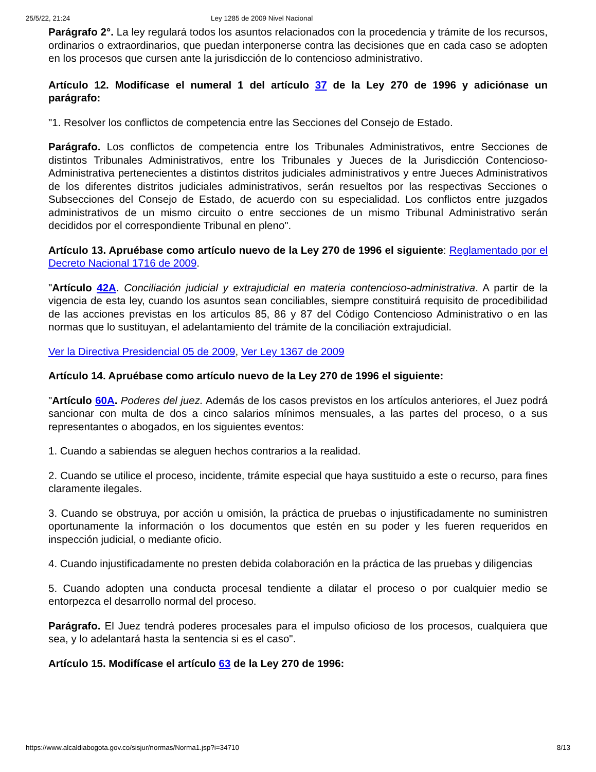25/5/22, 21:24 Ley 1285 de 2009 Nivel Nacional
Parágrafo 2°. La ley regulará todos los asuntos relacionados con la procedencia y trámite de los recursos, ordinarios o extraordinarios, que puedan interponerse contra las decisiones que en cada caso se adopten en los procesos que cursen ante la jurisdicción de lo contencioso administrativo.
Artículo 12. Modifícase el numeral 1 del artículo 37 de la Ley 270 de 1996 y adiciónase un parágrafo:
"1. Resolver los conflictos de competencia entre las Secciones del Consejo de Estado.
Parágrafo. Los conflictos de competencia entre los Tribunales Administrativos, entre Secciones de distintos Tribunales Administrativos, entre los Tribunales y Jueces de la Jurisdicción Contencioso-Administrativa pertenecientes a distintos distritos judiciales administrativos y entre Jueces Administrativos de los diferentes distritos judiciales administrativos, serán resueltos por las respectivas Secciones o Subsecciones del Consejo de Estado, de acuerdo con su especialidad. Los conflictos entre juzgados administrativos de un mismo circuito o entre secciones de un mismo Tribunal Administrativo serán decididos por el correspondiente Tribunal en pleno".
Artículo 13. Apruébase como artículo nuevo de la Ley 270 de 1996 el siguiente: Reglamentado por el Decreto Nacional 1716 de 2009.
"Artículo 42A. Conciliación judicial y extrajudicial en materia contencioso-administrativa. A partir de la vigencia de esta ley, cuando los asuntos sean conciliables, siempre constituirá requisito de procedibilidad de las acciones previstas en los artículos 85, 86 y 87 del Código Contencioso Administrativo o en las normas que lo sustituyan, el adelantamiento del trámite de la conciliación extrajudicial.
Ver la Directiva Presidencial 05 de 2009, Ver Ley 1367 de 2009
Artículo 14. Apruébase como artículo nuevo de la Ley 270 de 1996 el siguiente:
"Artículo 60A. Poderes del juez. Además de los casos previstos en los artículos anteriores, el Juez podrá sancionar con multa de dos a cinco salarios mínimos mensuales, a las partes del proceso, o a sus representantes o abogados, en los siguientes eventos:
1. Cuando a sabiendas se aleguen hechos contrarios a la realidad.
2. Cuando se utilice el proceso, incidente, trámite especial que haya sustituido a este o recurso, para fines claramente ilegales.
3. Cuando se obstruya, por acción u omisión, la práctica de pruebas o injustificadamente no suministren oportunamente la información o los documentos que estén en su poder y les fueren requeridos en inspección judicial, o mediante oficio.
4. Cuando injustificadamente no presten debida colaboración en la práctica de las pruebas y diligencias
5. Cuando adopten una conducta procesal tendiente a dilatar el proceso o por cualquier medio se entorpezca el desarrollo normal del proceso.
Parágrafo. El Juez tendrá poderes procesales para el impulso oficioso de los procesos, cualquiera que sea, y lo adelantará hasta la sentencia si es el caso".
Artículo 15. Modifícase el artículo 63 de la Ley 270 de 1996:
https://www.alcaldiabogota.gov.co/sisjur/normas/Norma1.jsp?i=34710 8/13